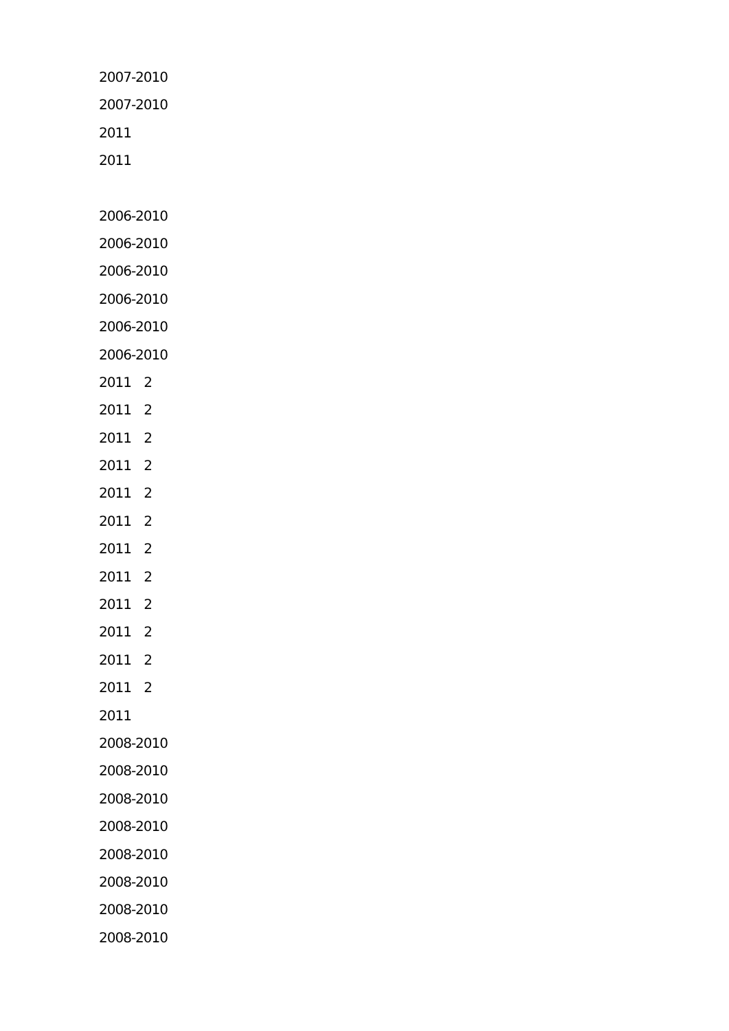2007-2010
2007-2010
2011
2011
2006-2010
2006-2010
2006-2010
2006-2010
2006-2010
2006-2010
2011 2
2011 2
2011 2
2011 2
2011 2
2011 2
2011 2
2011 2
2011 2
2011 2
2011 2
2011 2
2011
2008-2010
2008-2010
2008-2010
2008-2010
2008-2010
2008-2010
2008-2010
2008-2010